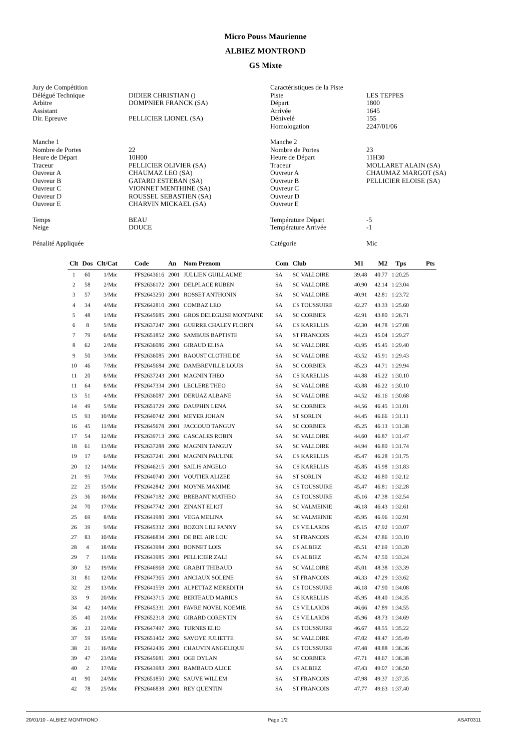Micro Pouss Maurienne
ALBIEZ MONTROND
GS Mixte
Jury de Compétition
Délégué Technique
Arbitre
Assistant
Dir. Epreuve
DIDIER CHRISTIAN ()
DOMPNIER FRANCK (SA)
PELLICIER LIONEL (SA)
Caractéristiques de la Piste
Piste
Départ
Arrivée
Dénivelé
Homologation
LES TEPPES
1800
1645
155
2247/01/06
Manche 1
Nombre de Portes
Heure de Départ
Traceur
Ouvreur A
Ouvreur B
Ouvreur C
Ouvreur D
Ouvreur E
22
10H00
PELLICIER OLIVIER (SA)
CHAUMAZ LEO (SA)
GATARD ESTEBAN (SA)
VIONNET MENTHINE (SA)
ROUSSEL SEBASTIEN (SA)
CHARVIN MICKAEL (SA)
Manche 2
Nombre de Portes
Heure de Départ
Traceur
Ouvreur A
Ouvreur B
Ouvreur C
Ouvreur D
Ouvreur E
23
11H30
MOLLARET ALAIN (SA)
CHAUMAZ MARGOT (SA)
PELLICIER ELOISE (SA)
Temps
Neige
BEAU
DOUCE
Température Départ
Température Arrivée
-5
-1
Pénalité Appliquée
Catégorie
Mic
| Clt | Dos | Clt/Cat | Code | An | Nom Prenom | Com | Club | M1 | M2 | Tps | Pts |
| --- | --- | --- | --- | --- | --- | --- | --- | --- | --- | --- | --- |
| 1 | 60 | 1/Mic | FFS2643616 | 2001 | JULLIEN GUILLAUME | SA | SC VALLOIRE | 39.48 | 40.77 | 1:20.25 | |
| 2 | 58 | 2/Mic | FFS2636172 | 2001 | DELPLACE RUBEN | SA | SC VALLOIRE | 40.90 | 42.14 | 1:23.04 | |
| 3 | 57 | 3/Mic | FFS2643250 | 2001 | ROSSET ANTHONIN | SA | SC VALLOIRE | 40.91 | 42.81 | 1:23.72 | |
| 4 | 34 | 4/Mic | FFS2642810 | 2001 | COMBAZ LEO | SA | CS TOUSSUIRE | 42.27 | 43.33 | 1:25.60 | |
| 5 | 48 | 1/Mic | FFS2645685 | 2001 | GROS DELEGLISE MONTAINE | SA | SC CORBIER | 42.91 | 43.80 | 1:26.71 | |
| 6 | 8 | 5/Mic | FFS2637247 | 2001 | GUERRE CHALEY FLORIN | SA | CS KARELLIS | 42.30 | 44.78 | 1:27.08 | |
| 7 | 79 | 6/Mic | FFS2651852 | 2002 | SAMBUIS BAPTISTE | SA | ST FRANCOIS | 44.23 | 45.04 | 1:29.27 | |
| 8 | 62 | 2/Mic | FFS2636086 | 2001 | GIRAUD ELISA | SA | SC VALLOIRE | 43.95 | 45.45 | 1:29.40 | |
| 9 | 50 | 3/Mic | FFS2636085 | 2001 | RAOUST CLOTHILDE | SA | SC VALLOIRE | 43.52 | 45.91 | 1:29.43 | |
| 10 | 46 | 7/Mic | FFS2645684 | 2002 | DAMBREVILLE LOUIS | SA | SC CORBIER | 45.23 | 44.71 | 1:29.94 | |
| 11 | 20 | 8/Mic | FFS2637243 | 2001 | MAGNIN THEO | SA | CS KARELLIS | 44.88 | 45.22 | 1:30.10 | |
| 11 | 64 | 8/Mic | FFS2647334 | 2001 | LECLERE THEO | SA | SC VALLOIRE | 43.88 | 46.22 | 1:30.10 | |
| 13 | 51 | 4/Mic | FFS2636087 | 2001 | DERUAZ ALBANE | SA | SC VALLOIRE | 44.52 | 46.16 | 1:30.68 | |
| 14 | 49 | 5/Mic | FFS2651729 | 2002 | DAUPHIN LENA | SA | SC CORBIER | 44.56 | 46.45 | 1:31.01 | |
| 15 | 93 | 10/Mic | FFS2640742 | 2001 | MEYER JOHAN | SA | ST SORLIN | 44.45 | 46.66 | 1:31.11 | |
| 16 | 45 | 11/Mic | FFS2645678 | 2001 | JACCOUD TANGUY | SA | SC CORBIER | 45.25 | 46.13 | 1:31.38 | |
| 17 | 54 | 12/Mic | FFS2639713 | 2002 | CASCALES ROBIN | SA | SC VALLOIRE | 44.60 | 46.87 | 1:31.47 | |
| 18 | 61 | 13/Mic | FFS2637288 | 2002 | MAGNIN TANGUY | SA | SC VALLOIRE | 44.94 | 46.80 | 1:31.74 | |
| 19 | 17 | 6/Mic | FFS2637241 | 2001 | MAGNIN PAULINE | SA | CS KARELLIS | 45.47 | 46.28 | 1:31.75 | |
| 20 | 12 | 14/Mic | FFS2646215 | 2001 | SAILIS ANGELO | SA | CS KARELLIS | 45.85 | 45.98 | 1:31.83 | |
| 21 | 95 | 7/Mic | FFS2640740 | 2001 | VOUTIER ALIZEE | SA | ST SORLIN | 45.32 | 46.80 | 1:32.12 | |
| 22 | 25 | 15/Mic | FFS2642842 | 2001 | MOYNE MAXIME | SA | CS TOUSSUIRE | 45.47 | 46.81 | 1:32.28 | |
| 23 | 36 | 16/Mic | FFS2647182 | 2002 | BREBANT MATHEO | SA | CS TOUSSUIRE | 45.16 | 47.38 | 1:32.54 | |
| 24 | 70 | 17/Mic | FFS2647742 | 2001 | ZINANT ELIOT | SA | SC VALMEINIE | 46.18 | 46.43 | 1:32.61 | |
| 25 | 69 | 8/Mic | FFS2641980 | 2001 | VEGA MELINA | SA | SC VALMEINIE | 45.95 | 46.96 | 1:32.91 | |
| 26 | 39 | 9/Mic | FFS2645332 | 2001 | BOZON LILI FANNY | SA | CS VILLARDS | 45.15 | 47.92 | 1:33.07 | |
| 27 | 83 | 10/Mic | FFS2646834 | 2001 | DE BEL AIR LOU | SA | ST FRANCOIS | 45.24 | 47.86 | 1:33.10 | |
| 28 | 4 | 18/Mic | FFS2643984 | 2001 | BONNET LOIS | SA | CS ALBIEZ | 45.51 | 47.69 | 1:33.20 | |
| 29 | 7 | 11/Mic | FFS2643985 | 2001 | PELLICIER ZALI | SA | CS ALBIEZ | 45.74 | 47.50 | 1:33.24 | |
| 30 | 52 | 19/Mic | FFS2646968 | 2002 | GRABIT THIBAUD | SA | SC VALLOIRE | 45.01 | 48.38 | 1:33.39 | |
| 31 | 81 | 12/Mic | FFS2647365 | 2001 | ANCIAUX SOLENE | SA | ST FRANCOIS | 46.33 | 47.29 | 1:33.62 | |
| 32 | 29 | 13/Mic | FFS2641559 | 2001 | ALPETTAZ MEREDITH | SA | CS TOUSSUIRE | 46.18 | 47.90 | 1:34.08 | |
| 33 | 9 | 20/Mic | FFS2643715 | 2002 | BERTEAUD MARIUS | SA | CS KARELLIS | 45.95 | 48.40 | 1:34.35 | |
| 34 | 42 | 14/Mic | FFS2645331 | 2001 | FAVRE NOVEL NOEMIE | SA | CS VILLARDS | 46.66 | 47.89 | 1:34.55 | |
| 35 | 40 | 21/Mic | FFS2652318 | 2002 | GIRARD CORENTIN | SA | CS VILLARDS | 45.96 | 48.73 | 1:34.69 | |
| 36 | 23 | 22/Mic | FFS2647497 | 2002 | TURNES ELIO | SA | CS TOUSSUIRE | 46.67 | 48.55 | 1:35.22 | |
| 37 | 59 | 15/Mic | FFS2651402 | 2002 | SAVOYE JULIETTE | SA | SC VALLOIRE | 47.02 | 48.47 | 1:35.49 | |
| 38 | 21 | 16/Mic | FFS2642436 | 2001 | CHAUVIN ANGELIQUE | SA | CS TOUSSUIRE | 47.48 | 48.88 | 1:36.36 | |
| 39 | 47 | 23/Mic | FFS2645681 | 2001 | OGE DYLAN | SA | SC CORBIER | 47.71 | 48.67 | 1:36.38 | |
| 40 | 2 | 17/Mic | FFS2643983 | 2001 | RAMBAUD ALICE | SA | CS ALBIEZ | 47.43 | 49.07 | 1:36.50 | |
| 41 | 90 | 24/Mic | FFS2651850 | 2002 | SAUVE WILLEM | SA | ST FRANCOIS | 47.98 | 49.37 | 1:37.35 | |
| 42 | 78 | 25/Mic | FFS2646838 | 2001 | REY QUENTIN | SA | ST FRANCOIS | 47.77 | 49.63 | 1:37.40 | |
20/01/10 - ALBIEZ MONTROND Page 1/2 ASAT0311